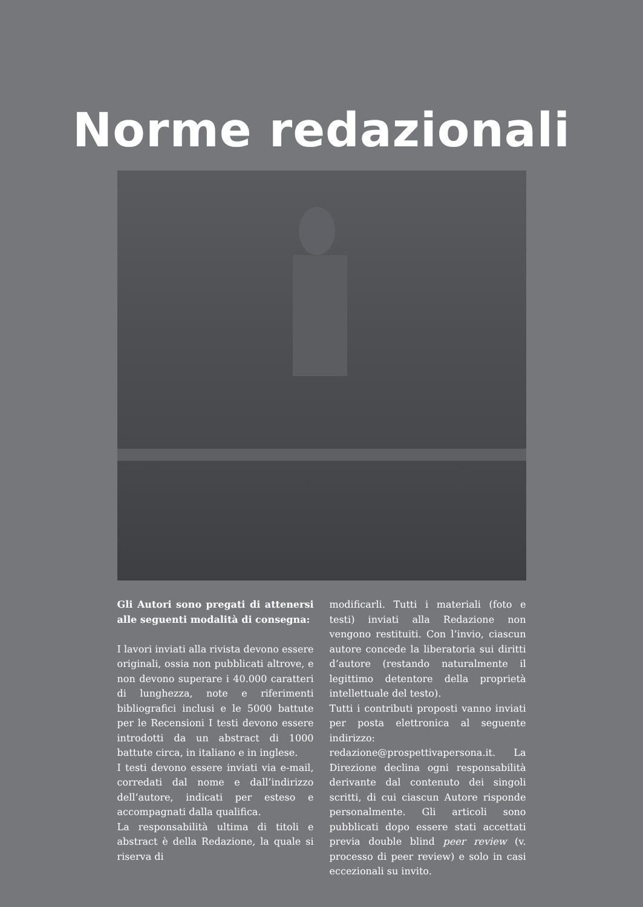Norme redazionali
Gli Autori sono pregati di attenersi alle seguenti modalità di consegna:
I lavori inviati alla rivista devono essere originali, ossia non pubblicati altrove, e non devono superare i 40.000 caratteri di lunghezza, note e riferimenti bibliografici inclusi e le 5000 battute per le Recensioni I testi devono essere introdotti da un abstract di 1000 battute circa, in italiano e in inglese.
I testi devono essere inviati via e-mail, corredati dal nome e dall’indirizzo dell’autore, indicati per esteso e accompagnati dalla qualifica.
La responsabilità ultima di titoli e abstract è della Redazione, la quale si riserva di
modificarli. Tutti i materiali (foto e testi) inviati alla Redazione non vengono restituiti. Con l’invio, ciascun autore concede la liberatoria sui diritti d’autore (restando naturalmente il legittimo detentore della proprietà intellettuale del testo).
Tutti i contributi proposti vanno inviati per posta elettronica al seguente indirizzo: redazione@prospettivapersona.it. La Direzione declina ogni responsabilità derivante dal contenuto dei singoli scritti, di cui ciascun Autore risponde personalmente. Gli articoli sono pubblicati dopo essere stati accettati previa double blind peer review (v. processo di peer review) e solo in casi eccezionali su invito.